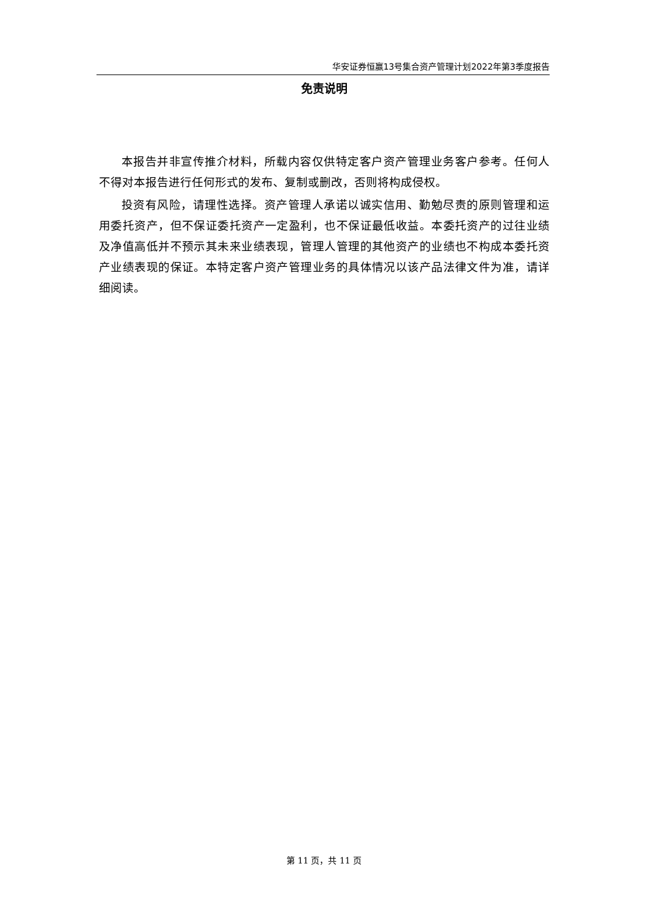华安证券恒赢13号集合资产管理计划2022年第3季度报告
免责说明
本报告并非宣传推介材料，所载内容仅供特定客户资产管理业务客户参考。任何人不得对本报告进行任何形式的发布、复制或删改，否则将构成侵权。
投资有风险，请理性选择。资产管理人承诺以诚实信用、勤勉尽责的原则管理和运用委托资产，但不保证委托资产一定盈利，也不保证最低收益。本委托资产的过往业绩及净值高低并不预示其未来业绩表现，管理人管理的其他资产的业绩也不构成本委托资产业绩表现的保证。本特定客户资产管理业务的具体情况以该产品法律文件为准，请详细阅读。
第 11 页，共 11 页